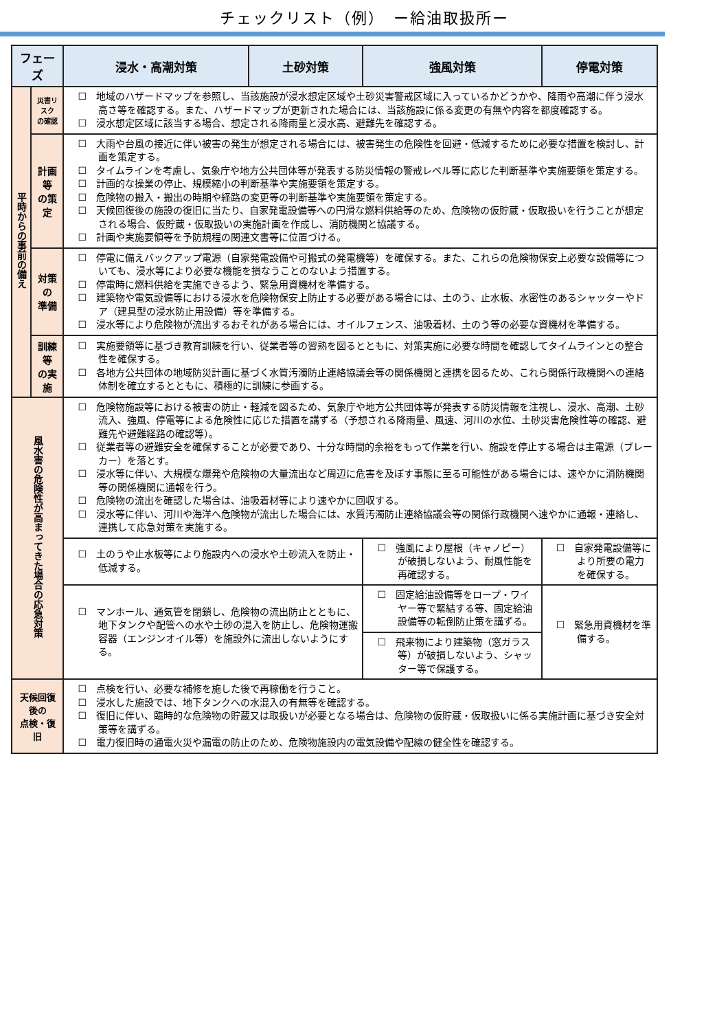チェックリスト（例）　ー給油取扱所ー
| フェーズ | | 浸水・高潮対策 | 土砂対策 | 強風対策 | 停電対策 |
| --- | --- | --- | --- | --- | --- |
| 平時からの事前の備え | 災害リスク の確認 | ☐ 地域のハザードマップを参照し、当該施設が浸水想定区域や土砂災害警戒区域に入っているかどうかや、降雨や高潮に伴う浸水高さ等を確認する。また、ハザードマップが更新された場合には、当該施設に係る変更の有無や内容を都度確認する。 ☐ 浸水想定区域に該当する場合、想定される降雨量と浸水高、避難先を確認する。 | | | |
| | 計画等 の策定 | ☐ 大雨や台風の接近に伴い被害の発生が想定される場合には、被害発生の危険性を回避・低減するために必要な措置を検討し、計画を策定する。 ☐ タイムラインを考慮し、気象庁や地方公共団体等が発表する防災情報の警戒レベル等に応じた判断基準や実施要領を策定する。 ☐ 計画的な操業の停止、規模縮小の判断基準や実施要領を策定する。 ☐ 危険物の搬入・搬出の時期や経路の変更等の判断基準や実施要領を策定する。 ☐ 天候回復後の施設の復旧に当たり、自家発電設備等への円滑な燃料供給等のため、危険物の仮貯蔵・仮取扱いを行うことが想定される場合、仮貯蔵・仮取扱いの実施計画を作成し、消防機関と協議する。 ☐ 計画や実施要領等を予防規程の関連文書等に位置づける。 | | | |
| | 対策の 準備 | ☐ 停電に備えバックアップ電源（自家発電設備や可搬式の発電機等）を確保する。また、これらの危険物保安上必要な設備等についても、浸水等により必要な機能を損なうことのないよう措置する。 ☐ 停電時に燃料供給を実施できるよう、緊急用資機材を準備する。 ☐ 建築物や電気設備等における浸水を危険物保安上防止する必要がある場合には、土のう、止水板、水密性のあるシャッターやドア（建具型の浸水防止用設備）等を準備する。 ☐ 浸水等により危険物が流出するおそれがある場合には、オイルフェンス、油吸着材、土のう等の必要な資機材を準備する。 | | | |
| | 訓練等 の実施 | ☐ 実施要領等に基づき教育訓練を行い、従業者等の習熟を図るとともに、対策実施に必要な時間を確認してタイムラインとの整合性を確保する。 ☐ 各地方公共団体の地域防災計画に基づく水質汚濁防止連絡協議会等の関係機関と連携を図るため、これら関係行政機関への連絡体制を確立するとともに、積極的に訓練に参画する。 | | | |
| 風水害の危険性が高まってきた場合の応急対策 | | ☐ 危険物施設等における被害の防止・軽減を図るため、気象庁や地方公共団体等が発表する防災情報を注視し、浸水、高潮、土砂流入、強風、停電等による危険性に応じた措置を講ずる（予想される降雨量、風速、河川の水位、土砂災害危険性等の確認、避難先や避難経路の確認等）。 ☐ 従業者等の避難安全を確保することが必要であり、十分な時間的余裕をもって作業を行い、施設を停止する場合は主電源（ブレーカー）を落とす。 ☐ 浸水等に伴い、大規模な爆発や危険物の大量流出など周辺に危害を及ぼす事態に至る可能性がある場合には、速やかに消防機関等の関係機関に通報を行う。 ☐ 危険物の流出を確認した場合は、油吸着材等により速やかに回収する。 ☐ 浸水等に伴い、河川や海洋へ危険物が流出した場合には、水質汚濁防止連絡協議会等の関係行政機関へ速やかに通報・連絡し、連携して応急対策を実施する。 | | | |
| | | ☐ 土のうや止水板等により施設内への浸水や土砂流入を防止・低減する。 | | ☐ 強風により屋根（キャノピー）が破損しないよう、耐風性能を再確認する。 | ☐ 自家発電設備等により所要の電力を確保する。 |
| | | ☐ マンホール、通気管を閉鎖し、危険物の流出防止とともに、地下タンクや配管への水や土砂の混入を防止し、危険物運搬容器（エンジンオイル等）を施設外に流出しないようにする。 | | ☐ 固定給油設備等をロープ・ワイヤー等で緊結する等、固定給油設備等の転倒防止策を講ずる。 | ☐ 緊急用資機材を準備する。 |
| | | | | ☐ 飛来物により建築物（窓ガラス等）が破損しないよう、シャッター等で保護する。 | |
| 天候回復後の 点検・復旧 | | ☐ 点検を行い、必要な補修を施した後で再稼働を行うこと。 ☐ 浸水した施設では、地下タンクへの水混入の有無等を確認する。 ☐ 復旧に伴い、臨時的な危険物の貯蔵又は取扱いが必要となる場合は、危険物の仮貯蔵・仮取扱いに係る実施計画に基づき安全対策等を講ずる。 ☐ 電力復旧時の通電火災や漏電の防止のため、危険物施設内の電気設備や配線の健全性を確認する。 | | | |